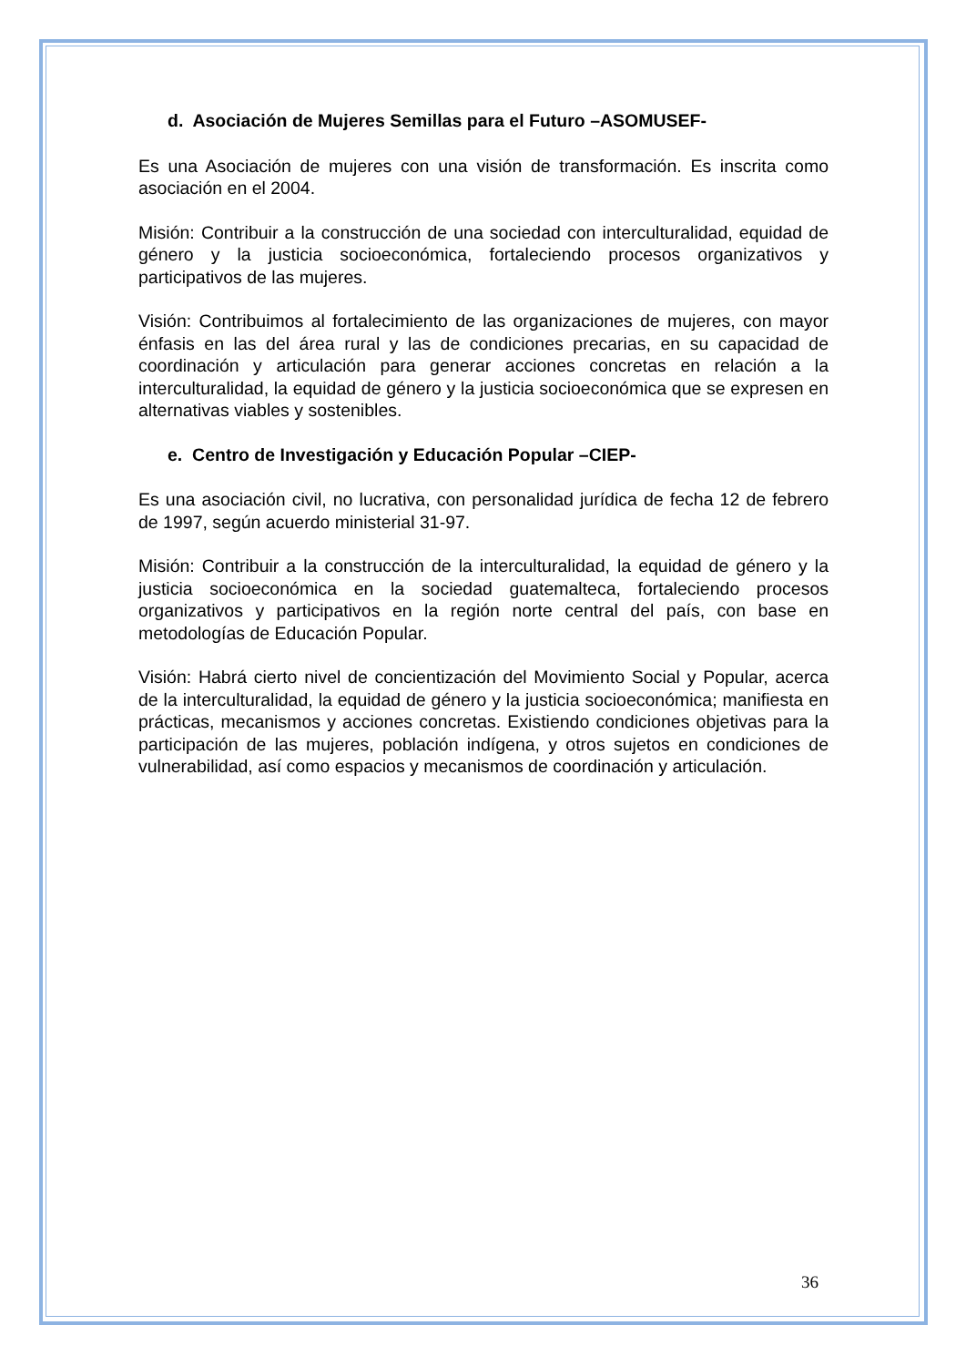d. Asociación de Mujeres Semillas para el Futuro –ASOMUSEF-
Es una Asociación de mujeres con una visión de transformación. Es inscrita como asociación en el 2004.
Misión: Contribuir a la construcción de una sociedad con interculturalidad, equidad de género y la justicia socioeconómica, fortaleciendo procesos organizativos y participativos de las mujeres.
Visión: Contribuimos al fortalecimiento de las organizaciones de mujeres, con mayor énfasis en las del área rural y las de condiciones precarias, en su capacidad de coordinación y articulación para generar acciones concretas en relación a la interculturalidad, la equidad de género y la justicia socioeconómica que se expresen en alternativas viables y sostenibles.
e. Centro de Investigación y Educación Popular –CIEP-
Es una asociación civil, no lucrativa, con personalidad jurídica de fecha 12 de febrero de 1997, según acuerdo ministerial 31-97.
Misión: Contribuir a la construcción de la interculturalidad, la equidad de género y la justicia socioeconómica en la sociedad guatemalteca, fortaleciendo procesos organizativos y participativos en la región norte central del país, con base en metodologías de Educación Popular.
Visión: Habrá cierto nivel de concientización del Movimiento Social y Popular, acerca de la interculturalidad, la equidad de género y la justicia socioeconómica; manifiesta en prácticas, mecanismos y acciones concretas. Existiendo condiciones objetivas para la participación de las mujeres, población indígena, y otros sujetos en condiciones de vulnerabilidad, así como espacios y mecanismos de coordinación y articulación.
36